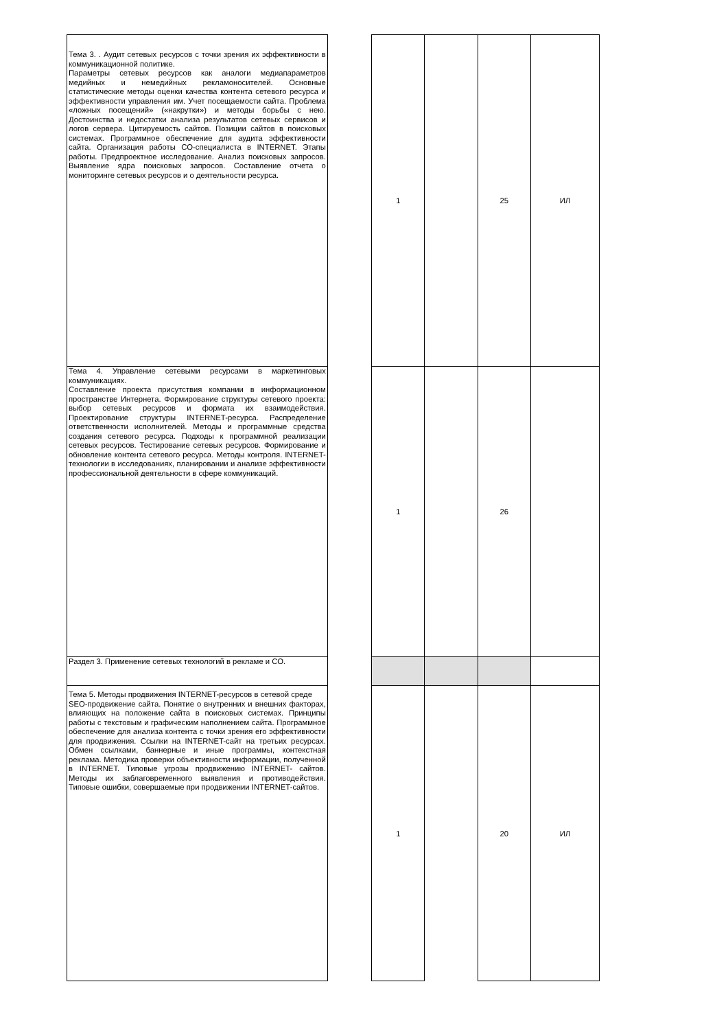| Тема 3. . Аудит сетевых ресурсов с точки зрения их эффективности в коммуникационной политике. Параметры сетевых ресурсов как аналоги медиапараметров медийных и немедийных рекламоносителей. Основные статистические методы оценки качества контента сетевого ресурса и эффективности управления им. Учет посещаемости сайта. Проблема «ложных посещений» («накрутки») и методы борьбы с нею. Достоинства и недостатки анализа результатов сетевых сервисов и логов сервера. Цитируемость сайтов. Позиции сайтов в поисковых системах. Программное обеспечение для аудита эффективности сайта. Организация работы СО-специалиста в INTERNET. Этапы работы. Предпроектное исследование. Анализ поисковых запросов. Выявление ядра поисковых запросов. Составление отчета о мониторинге сетевых ресурсов и о деятельности ресурса. | | 1 | | 25 | ИЛ |
| Тема 4. Управление сетевыми ресурсами в маркетинговых коммуникациях. Составление проекта присутствия компании в информационном пространстве Интернета. Формирование структуры сетевого проекта: выбор сетевых ресурсов и формата их взаимодействия. Проектирование структуры INTERNET-ресурса. Распределение ответственности исполнителей. Методы и программные средства создания сетевого ресурса. Подходы к программной реализации сетевых ресурсов. Тестирование сетевых ресурсов. Формирование и обновление контента сетевого ресурса. Методы контроля. INTERNET-технологии в исследованиях, планировании и анализе эффективности профессиональной деятельности в сфере коммуникаций. | | 1 | | 26 | |
| Раздел 3. Применение сетевых технологий в рекламе и СО. | | | | | |
| Тема 5. Методы продвижения INTERNET-ресурсов в сетевой среде SEO-продвижение сайта. Понятие о внутренних и внешних факторах, влияющих на положение сайта в поисковых системах. Принципы работы с текстовым и графическим наполнением сайта. Программное обеспечение для анализа контента с точки зрения его эффективности для продвижения. Ссылки на INTERNET-сайт на третьих ресурсах. Обмен ссылками, баннерные и иные программы, контекстная реклама. Методика проверки объективности информации, полученной в INTERNET. Типовые угрозы продвижению INTERNET- сайтов. Методы их заблаговременного выявления и противодействия. Типовые ошибки, совершаемые при продвижении INTERNET-сайтов. | | 1 | | 20 | ИЛ |